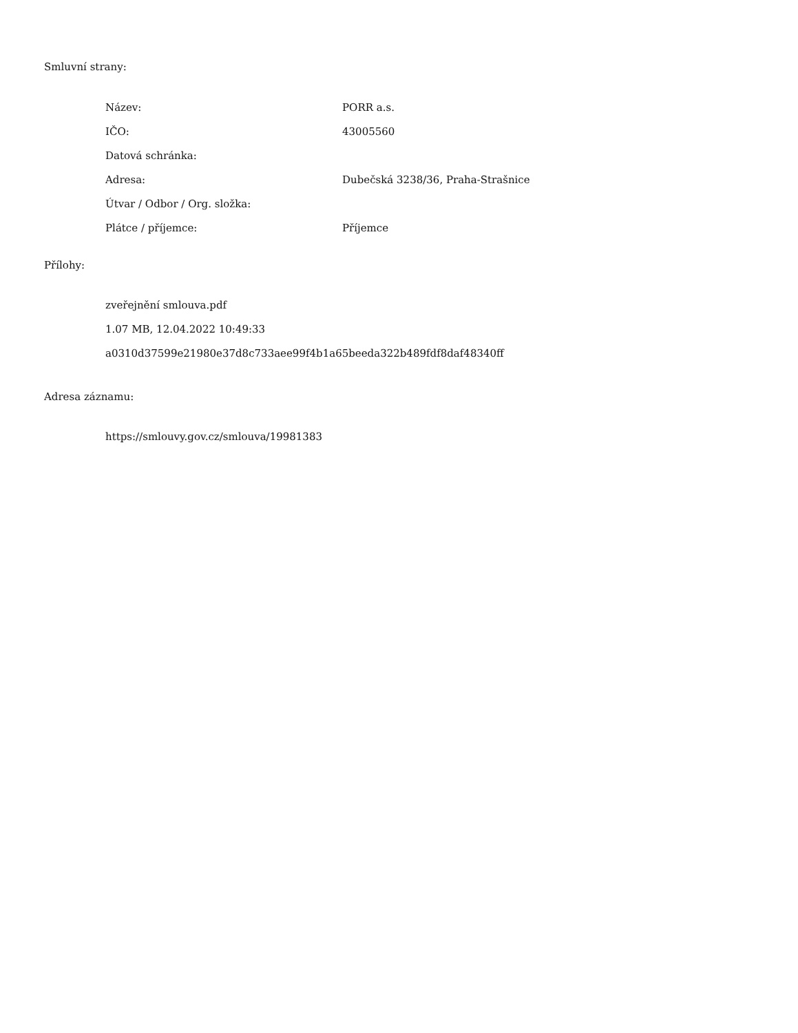Smluvní strany:
| Název: | PORR a.s. |
| IČO: | 43005560 |
| Datová schránka: | |
| Adresa: | Dubečská 3238/36, Praha-Strašnice |
| Útvar / Odbor / Org. složka: | |
| Plátce / příjemce: | Příjemce |
Přílohy:
zveřejnění smlouva.pdf
1.07 MB, 12.04.2022 10:49:33
a0310d37599e21980e37d8c733aee99f4b1a65beeda322b489fdf8daf48340ff
Adresa záznamu:
https://smlouvy.gov.cz/smlouva/19981383